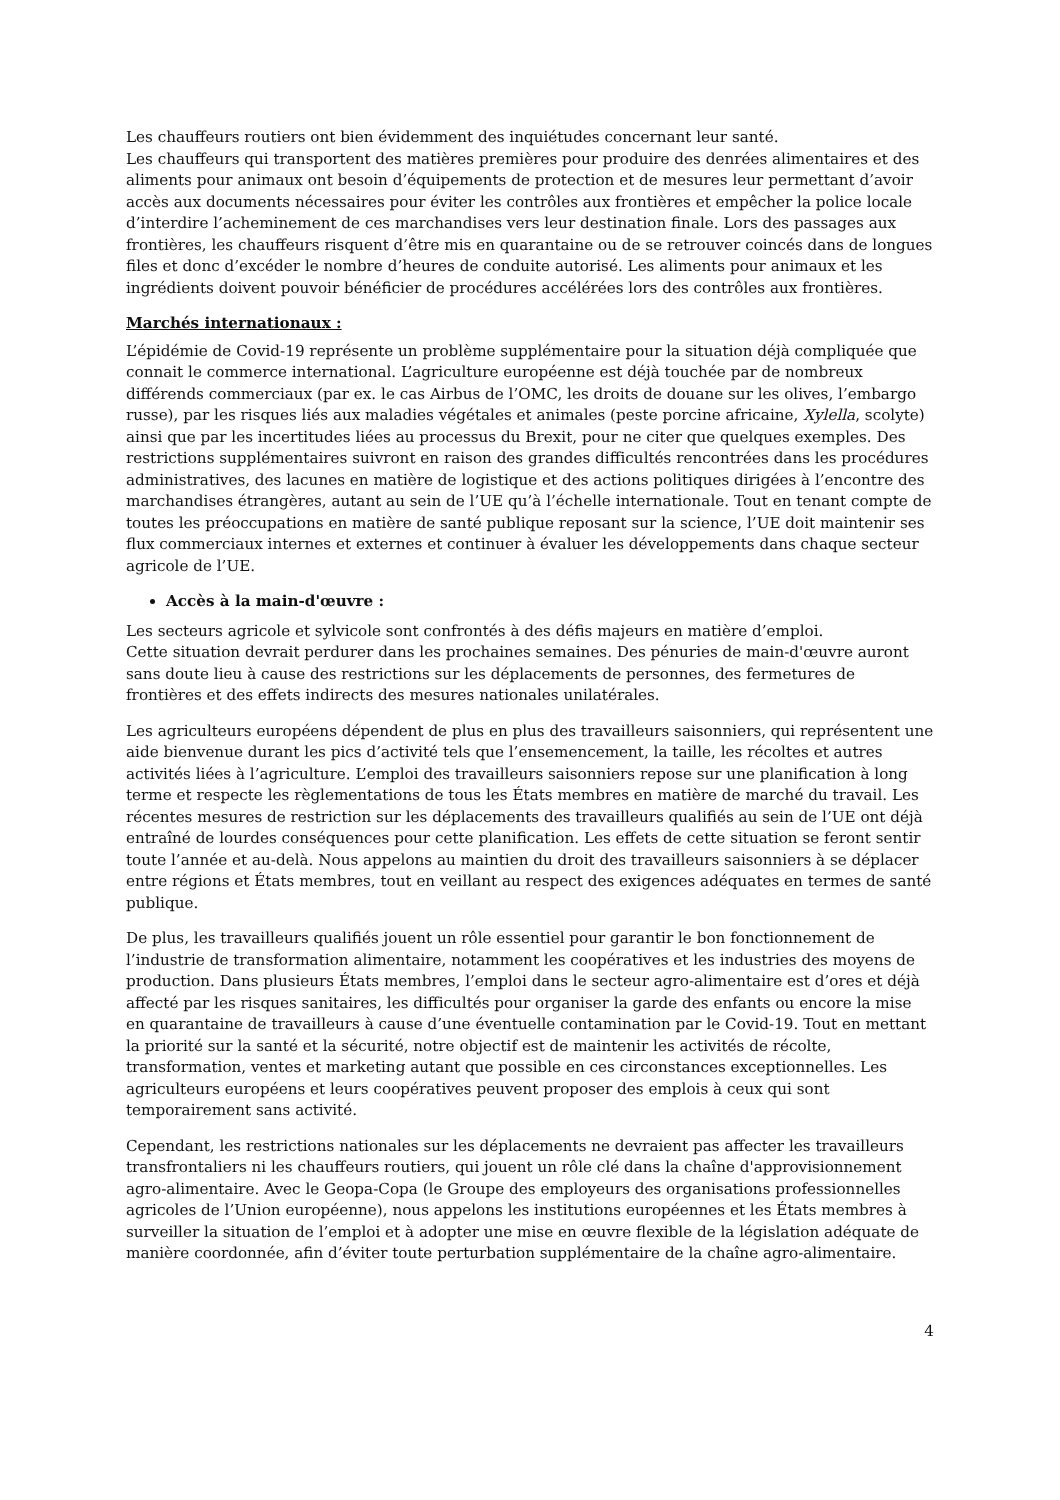Les chauffeurs routiers ont bien évidemment des inquiétudes concernant leur santé.
Les chauffeurs qui transportent des matières premières pour produire des denrées alimentaires et des aliments pour animaux ont besoin d’équipements de protection et de mesures leur permettant d’avoir accès aux documents nécessaires pour éviter les contrôles aux frontières et empêcher la police locale d’interdire l’acheminement de ces marchandises vers leur destination finale. Lors des passages aux frontières, les chauffeurs risquent d’être mis en quarantaine ou de se retrouver coincés dans de longues files et donc d’excéder le nombre d’heures de conduite autorisé. Les aliments pour animaux et les ingrédients doivent pouvoir bénéficier de procédures accélérées lors des contrôles aux frontières.
Marchés internationaux :
L’épidémie de Covid-19 représente un problème supplémentaire pour la situation déjà compliquée que connait le commerce international. L’agriculture européenne est déjà touchée par de nombreux différends commerciaux (par ex. le cas Airbus de l’OMC, les droits de douane sur les olives, l’embargo russe), par les risques liés aux maladies végétales et animales (peste porcine africaine, Xylella, scolyte) ainsi que par les incertitudes liées au processus du Brexit, pour ne citer que quelques exemples. Des restrictions supplémentaires suivront en raison des grandes difficultés rencontrées dans les procédures administratives, des lacunes en matière de logistique et des actions politiques dirigées à l’encontre des marchandises étrangères, autant au sein de l’UE qu’à l’échelle internationale. Tout en tenant compte de toutes les préoccupations en matière de santé publique reposant sur la science, l’UE doit maintenir ses flux commerciaux internes et externes et continuer à évaluer les développements dans chaque secteur agricole de l’UE.
Accès à la main-d'œuvre :
Les secteurs agricole et sylvicole sont confrontés à des défis majeurs en matière d’emploi.
Cette situation devrait perdurer dans les prochaines semaines. Des pénuries de main-d'œuvre auront sans doute lieu à cause des restrictions sur les déplacements de personnes, des fermetures de frontières et des effets indirects des mesures nationales unilatérales.
Les agriculteurs européens dépendent de plus en plus des travailleurs saisonniers, qui représentent une aide bienvenue durant les pics d’activité tels que l’ensemencement, la taille, les récoltes et autres activités liées à l’agriculture. L’emploi des travailleurs saisonniers repose sur une planification à long terme et respecte les règlementations de tous les États membres en matière de marché du travail. Les récentes mesures de restriction sur les déplacements des travailleurs qualifiés au sein de l’UE ont déjà entraîné de lourdes conséquences pour cette planification. Les effets de cette situation se feront sentir toute l’année et au-delà. Nous appelons au maintien du droit des travailleurs saisonniers à se déplacer entre régions et États membres, tout en veillant au respect des exigences adéquates en termes de santé publique.
De plus, les travailleurs qualifiés jouent un rôle essentiel pour garantir le bon fonctionnement de l’industrie de transformation alimentaire, notamment les coopératives et les industries des moyens de production. Dans plusieurs États membres, l’emploi dans le secteur agro-alimentaire est d’ores et déjà affecté par les risques sanitaires, les difficultés pour organiser la garde des enfants ou encore la mise en quarantaine de travailleurs à cause d’une éventuelle contamination par le Covid-19. Tout en mettant la priorité sur la santé et la sécurité, notre objectif est de maintenir les activités de récolte, transformation, ventes et marketing autant que possible en ces circonstances exceptionnelles. Les agriculteurs européens et leurs coopératives peuvent proposer des emplois à ceux qui sont temporairement sans activité.
Cependant, les restrictions nationales sur les déplacements ne devraient pas affecter les travailleurs transfrontaliers ni les chauffeurs routiers, qui jouent un rôle clé dans la chaîne d'approvisionnement agro-alimentaire. Avec le Geopa-Copa (le Groupe des employeurs des organisations professionnelles agricoles de l’Union européenne), nous appelons les institutions européennes et les États membres à surveiller la situation de l’emploi et à adopter une mise en œuvre flexible de la législation adéquate de manière coordonnée, afin d’éviter toute perturbation supplémentaire de la chaîne agro-alimentaire.
4